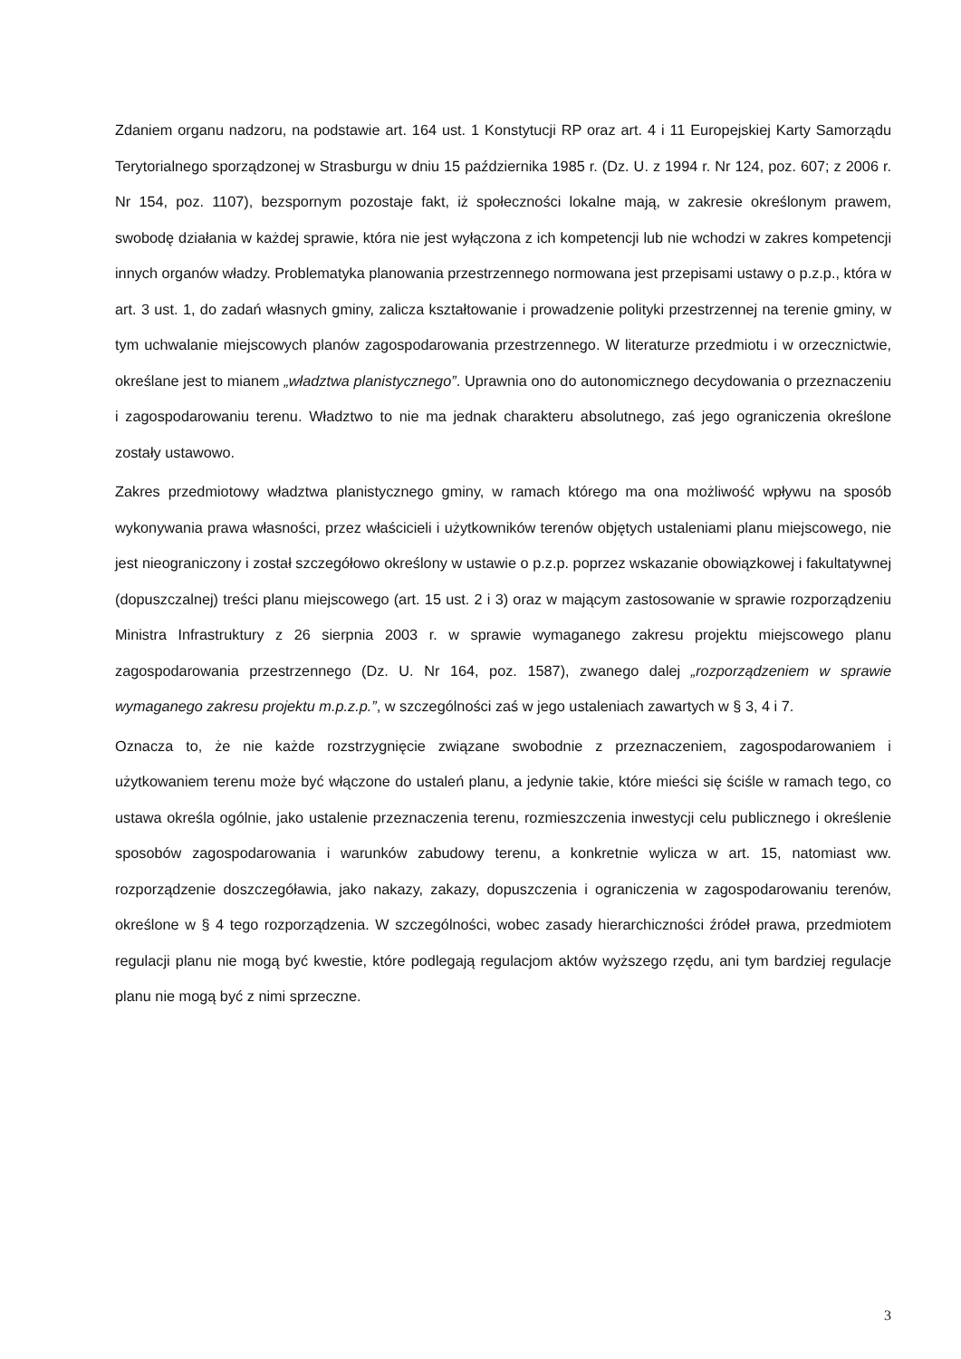Zdaniem organu nadzoru, na podstawie art. 164 ust. 1 Konstytucji RP oraz art. 4 i 11 Europejskiej Karty Samorządu Terytorialnego sporządzonej w Strasburgu w dniu 15 października 1985 r. (Dz. U. z 1994 r. Nr 124, poz. 607; z 2006 r. Nr 154, poz. 1107), bezspornym pozostaje fakt, iż społeczności lokalne mają, w zakresie określonym prawem, swobodę działania w każdej sprawie, która nie jest wyłączona z ich kompetencji lub nie wchodzi w zakres kompetencji innych organów władzy. Problematyka planowania przestrzennego normowana jest przepisami ustawy o p.z.p., która w art. 3 ust. 1, do zadań własnych gminy, zalicza kształtowanie i prowadzenie polityki przestrzennej na terenie gminy, w tym uchwalanie miejscowych planów zagospodarowania przestrzennego. W literaturze przedmiotu i w orzecznictwie, określane jest to mianem „władztwa planistycznego”. Uprawnia ono do autonomicznego decydowania o przeznaczeniu i zagospodarowaniu terenu. Władztwo to nie ma jednak charakteru absolutnego, zaś jego ograniczenia określone zostały ustawowo.
Zakres przedmiotowy władztwa planistycznego gminy, w ramach którego ma ona możliwość wpływu na sposób wykonywania prawa własności, przez właścicieli i użytkowników terenów objętych ustaleniami planu miejscowego, nie jest nieograniczony i został szczegółowo określony w ustawie o p.z.p. poprzez wskazanie obowiązkowej i fakultatywnej (dopuszczalnej) treści planu miejscowego (art. 15 ust. 2 i 3) oraz w mającym zastosowanie w sprawie rozporządzeniu Ministra Infrastruktury z 26 sierpnia 2003 r. w sprawie wymaganego zakresu projektu miejscowego planu zagospodarowania przestrzennego (Dz. U. Nr 164, poz. 1587), zwanego dalej „rozporządzeniem w sprawie wymaganego zakresu projektu m.p.z.p.”, w szczególności zaś w jego ustaleniach zawartych w § 3, 4 i 7.
Oznacza to, że nie każde rozstrzygnięcie związane swobodnie z przeznaczeniem, zagospodarowaniem i użytkowaniem terenu może być włączone do ustaleń planu, a jedynie takie, które mieści się ściśle w ramach tego, co ustawa określa ogólnie, jako ustalenie przeznaczenia terenu, rozmieszczenia inwestycji celu publicznego i określenie sposobów zagospodarowania i warunków zabudowy terenu, a konkretnie wylicza w art. 15, natomiast ww. rozporządzenie doszczegóławia, jako nakazy, zakazy, dopuszczenia i ograniczenia w zagospodarowaniu terenów, określone w § 4 tego rozporządzenia. W szczególności, wobec zasady hierarchiczności źródeł prawa, przedmiotem regulacji planu nie mogą być kwestie, które podlegają regulacjom aktów wyższego rzędu, ani tym bardziej regulacje planu nie mogą być z nimi sprzeczne.
3